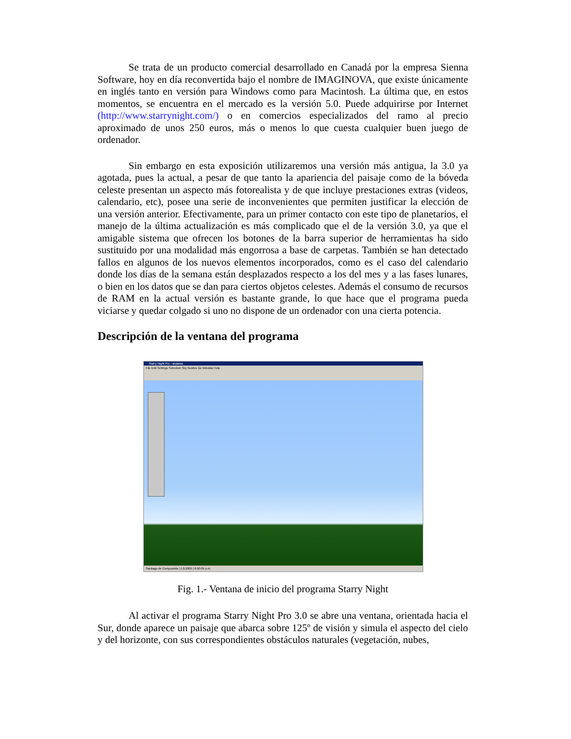Se trata de un producto comercial desarrollado en Canadá por la empresa Sienna Software, hoy en día reconvertida bajo el nombre de IMAGINOVA, que existe únicamente en inglés tanto en versión para Windows como para Macintosh. La última que, en estos momentos, se encuentra en el mercado es la versión 5.0. Puede adquirirse por Internet (http://www.starrynight.com/) o en comercios especializados del ramo al precio aproximado de unos 250 euros, más o menos lo que cuesta cualquier buen juego de ordenador.
Sin embargo en esta exposición utilizaremos una versión más antigua, la 3.0 ya agotada, pues la actual, a pesar de que tanto la apariencia del paisaje como de la bóveda celeste presentan un aspecto más fotorealista y de que incluye prestaciones extras (videos, calendario, etc), posee una serie de inconvenientes que permiten justificar la elección de una versión anterior. Efectivamente, para un primer contacto con este tipo de planetarios, el manejo de la última actualización es más complicado que el de la versión 3.0, ya que el amigable sistema que ofrecen los botones de la barra superior de herramientas ha sido sustituido por una modalidad más engorrosa a base de carpetas. También se han detectado fallos en algunos de los nuevos elementos incorporados, como es el caso del calendario donde los días de la semana están desplazados respecto a los del mes y a las fases lunares, o bien en los datos que se dan para ciertos objetos celestes. Además el consumo de recursos de RAM en la actual versión es bastante grande, lo que hace que el programa pueda viciarse y quedar colgado si uno no dispone de un ordenador con una cierta potencia.
Descripción de la ventana del programa
Starry Night Pro - andaina
File Edit Settings Selection Sky Guides Go Window Help
Santiago de Compostela | 1.8.2005 | 6:00:05 p.m.
Fig. 1.- Ventana de inicio del programa Starry Night
Al activar el programa Starry Night Pro 3.0 se abre una ventana, orientada hacia el Sur, donde aparece un paisaje que abarca sobre 125º de visión y simula el aspecto del cielo y del horizonte, con sus correspondientes obstáculos naturales (vegetación, nubes,